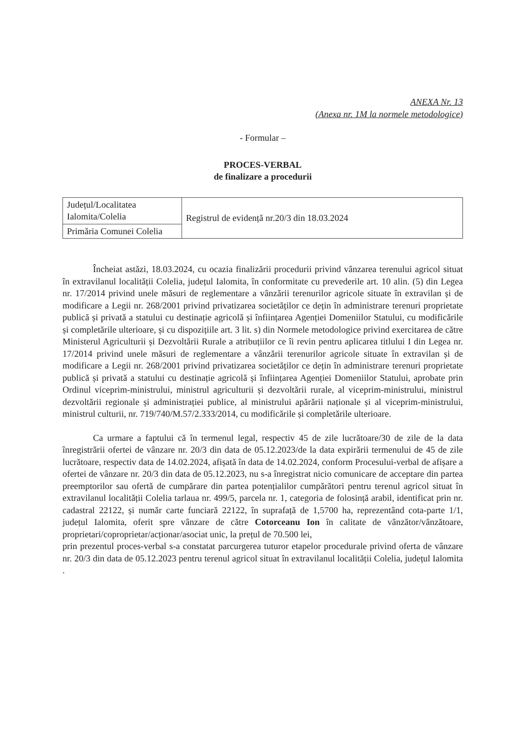ANEXA Nr. 13
(Anexa nr. 1M la normele metodologice)
- Formular –
PROCES-VERBAL
de finalizare a procedurii
| Județul/Localitatea Ialomita/Colelia | Registrul de evidență nr.20/3 din 18.03.2024 |
| Primăria Comunei Colelia | |
Încheiat astăzi, 18.03.2024, cu ocazia finalizării procedurii privind vânzarea terenului agricol situat în extravilanul localității Colelia, județul Ialomita, în conformitate cu prevederile art. 10 alin. (5) din Legea nr. 17/2014 privind unele măsuri de reglementare a vânzării terenurilor agricole situate în extravilan și de modificare a Legii nr. 268/2001 privind privatizarea societăților ce dețin în administrare terenuri proprietate publică și privată a statului cu destinație agricolă și înființarea Agenției Domeniilor Statului, cu modificările și completările ulterioare, și cu dispozițiile art. 3 lit. s) din Normele metodologice privind exercitarea de către Ministerul Agriculturii și Dezvoltării Rurale a atribuțiilor ce îi revin pentru aplicarea titlului I din Legea nr. 17/2014 privind unele măsuri de reglementare a vânzării terenurilor agricole situate în extravilan și de modificare a Legii nr. 268/2001 privind privatizarea societăților ce dețin în administrare terenuri proprietate publică și privată a statului cu destinație agricolă și înființarea Agenției Domeniilor Statului, aprobate prin Ordinul viceprim-ministrului, ministrul agriculturii și dezvoltării rurale, al viceprim-ministrului, ministrul dezvoltării regionale și administrației publice, al ministrului apărării naționale și al viceprim-ministrului, ministrul culturii, nr. 719/740/M.57/2.333/2014, cu modificările și completările ulterioare.
Ca urmare a faptului că în termenul legal, respectiv 45 de zile lucrătoare/30 de zile de la data înregistrării ofertei de vânzare nr. 20/3 din data de 05.12.2023/de la data expirării termenului de 45 de zile lucrătoare, respectiv data de 14.02.2024, afișată în data de 14.02.2024, conform Procesului-verbal de afișare a ofertei de vânzare nr. 20/3 din data de 05.12.2023, nu s-a înregistrat nicio comunicare de acceptare din partea preemptorilor sau ofertă de cumpărare din partea potențialilor cumpărători pentru terenul agricol situat în extravilanul localității Colelia tarlaua nr. 499/5, parcela nr. 1, categoria de folosință arabil, identificat prin nr. cadastral 22122, și număr carte funciară 22122, în suprafață de 1,5700 ha, reprezentând cota-parte 1/1, județul Ialomita, oferit spre vânzare de către Cotorceanu Ion în calitate de vânzător/vânzătoare, proprietari/coproprietar/acționar/asociat unic, la prețul de 70.500 lei,
prin prezentul proces-verbal s-a constatat parcurgerea tuturor etapelor procedurale privind oferta de vânzare nr. 20/3 din data de 05.12.2023 pentru terenul agricol situat în extravilanul localității Colelia, județul Ialomita .